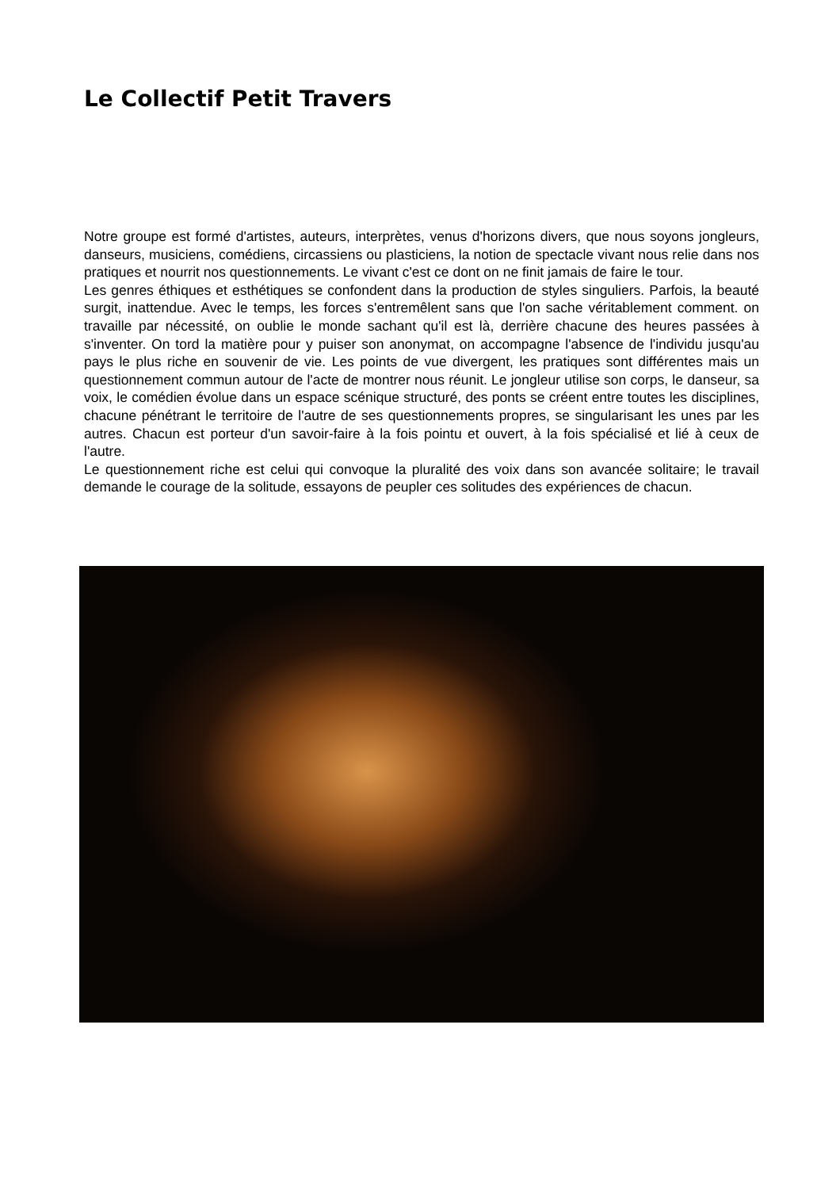Le Collectif Petit Travers
Notre groupe est formé d'artistes, auteurs, interprètes, venus d'horizons divers, que nous soyons jongleurs, danseurs, musiciens, comédiens, circassiens ou plasticiens, la notion de spectacle vivant nous relie dans nos pratiques et nourrit nos questionnements. Le vivant c'est ce dont on ne finit jamais de faire le tour.
Les genres éthiques et esthétiques se confondent dans la production de styles singuliers. Parfois, la beauté surgit, inattendue. Avec le temps, les forces s'entremêlent sans que l'on sache véritablement comment. on travaille par nécessité, on oublie le monde sachant qu'il est là, derrière chacune des heures passées à s'inventer. On tord la matière pour y puiser son anonymat, on accompagne l'absence de l'individu jusqu'au pays le plus riche en souvenir de vie. Les points de vue divergent, les pratiques sont différentes mais un questionnement commun autour de l'acte de montrer nous réunit. Le jongleur utilise son corps, le danseur, sa voix, le comédien évolue dans un espace scénique structuré, des ponts se créent entre toutes les disciplines, chacune pénétrant le territoire de l'autre de ses questionnements propres, se singularisant les unes par les autres. Chacun est porteur d'un savoir-faire à la fois pointu et ouvert, à la fois spécialisé et lié à ceux de l'autre.
Le questionnement riche est celui qui convoque la pluralité des voix dans son avancée solitaire; le travail demande le courage de la solitude, essayons de peupler ces solitudes des expériences de chacun.